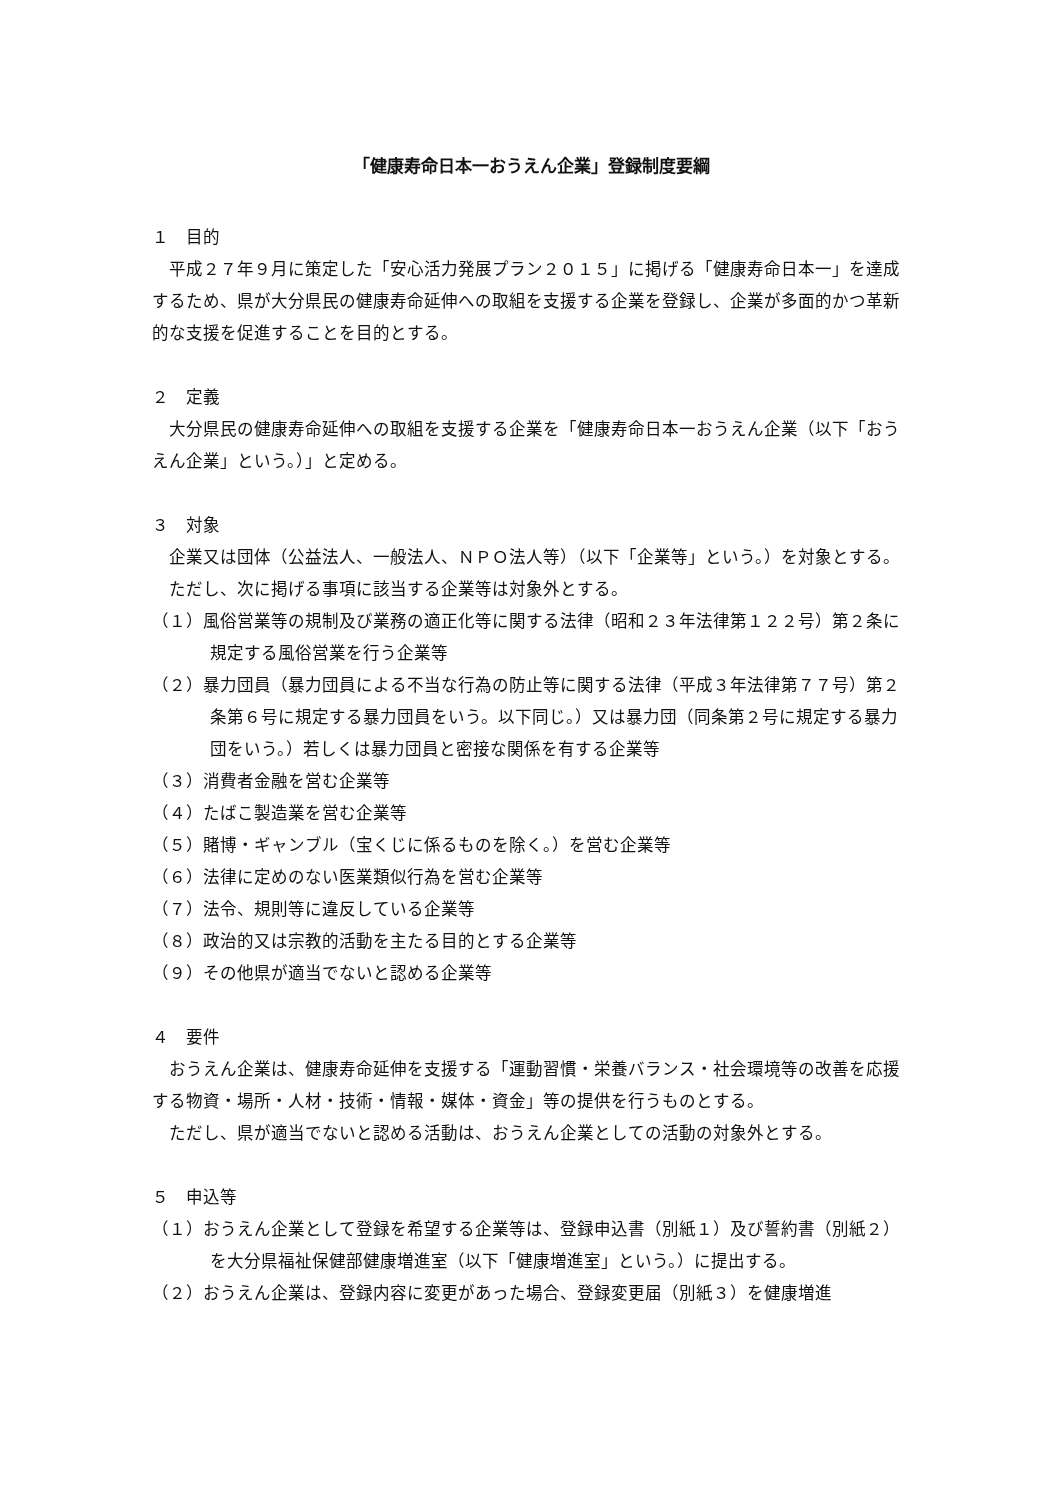「健康寿命日本一おうえん企業」登録制度要綱
１　目的
平成２７年９月に策定した「安心活力発展プラン２０１５」に掲げる「健康寿命日本一」を達成するため、県が大分県民の健康寿命延伸への取組を支援する企業を登録し、企業が多面的かつ革新的な支援を促進することを目的とする。
２　定義
大分県民の健康寿命延伸への取組を支援する企業を「健康寿命日本一おうえん企業（以下「おうえん企業」という。）」と定める。
３　対象
企業又は団体（公益法人、一般法人、ＮＰＯ法人等）（以下「企業等」という。）を対象とする。
ただし、次に掲げる事項に該当する企業等は対象外とする。
（１）風俗営業等の規制及び業務の適正化等に関する法律（昭和２３年法律第１２２号）第２条に規定する風俗営業を行う企業等
（２）暴力団員（暴力団員による不当な行為の防止等に関する法律（平成３年法律第７７号）第２条第６号に規定する暴力団員をいう。以下同じ。）又は暴力団（同条第２号に規定する暴力団をいう。）若しくは暴力団員と密接な関係を有する企業等
（３）消費者金融を営む企業等
（４）たばこ製造業を営む企業等
（５）賭博・ギャンブル（宝くじに係るものを除く。）を営む企業等
（６）法律に定めのない医業類似行為を営む企業等
（７）法令、規則等に違反している企業等
（８）政治的又は宗教的活動を主たる目的とする企業等
（９）その他県が適当でないと認める企業等
４　要件
おうえん企業は、健康寿命延伸を支援する「運動習慣・栄養バランス・社会環境等の改善を応援する物資・場所・人材・技術・情報・媒体・資金」等の提供を行うものとする。
ただし、県が適当でないと認める活動は、おうえん企業としての活動の対象外とする。
５　申込等
（１）おうえん企業として登録を希望する企業等は、登録申込書（別紙１）及び誓約書（別紙２）を大分県福祉保健部健康増進室（以下「健康増進室」という。）に提出する。
（２）おうえん企業は、登録内容に変更があった場合、登録変更届（別紙３）を健康増進